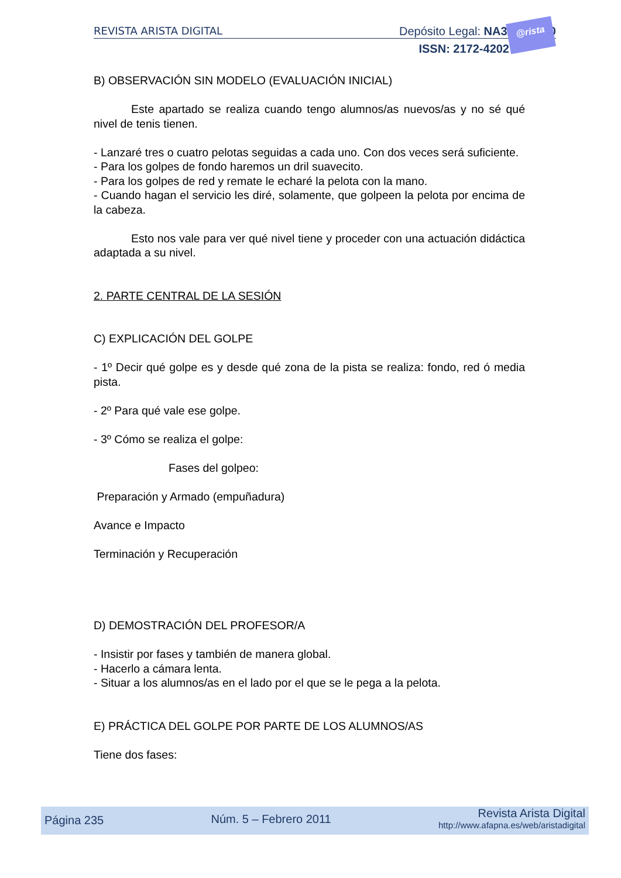REVISTA ARISTA DIGITAL Depósito Legal: NA3220/2010
ISSN: 2172-4202
@rista
B) OBSERVACIÓN SIN MODELO (EVALUACIÓN INICIAL)
Este apartado se realiza cuando tengo alumnos/as nuevos/as y no sé qué nivel de tenis tienen.
- Lanzaré tres o cuatro pelotas seguidas a cada uno. Con dos veces será suficiente.
- Para los golpes de fondo haremos un dril suavecito.
- Para los golpes de red y remate le echaré la pelota con la mano.
- Cuando hagan el servicio les diré, solamente, que golpeen la pelota por encima de la cabeza.
Esto nos vale para ver qué nivel tiene y proceder con una actuación didáctica adaptada a su nivel.
2. PARTE CENTRAL DE LA SESIÓN
C) EXPLICACIÓN DEL GOLPE
- 1º Decir qué golpe es y desde qué zona de la pista se realiza: fondo, red ó media pista.
- 2º Para qué vale ese golpe.
- 3º Cómo se realiza el golpe:
Fases del golpeo:
Preparación y Armado (empuñadura)
Avance e Impacto
Terminación y Recuperación
D) DEMOSTRACIÓN DEL PROFESOR/A
- Insistir por fases y también de manera global.
- Hacerlo a cámara lenta.
- Situar a los alumnos/as en el lado por el que se le pega a la pelota.
E) PRÁCTICA DEL GOLPE POR PARTE DE LOS ALUMNOS/AS
Tiene dos fases:
Página 235 Núm. 5 – Febrero 2011 Revista Arista Digital
http://www.afapna.es/web/aristadigital